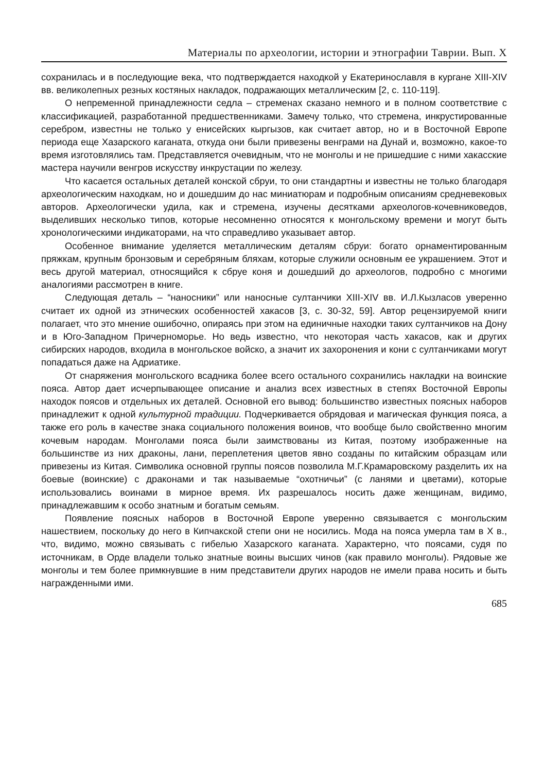Материалы по археологии, истории и этнографии Таврии. Вып. X
сохранилась и в последующие века, что подтверждается находкой у Екатеринославля в кургане XIII-XIV вв. великолепных резных костяных накладок, подражающих металлическим [2, с. 110-119].
О непременной принадлежности седла – стременах сказано немного и в полном соответствие с классификацией, разработанной предшественниками. Замечу только, что стремена, инкрустированные серебром, известны не только у енисейских кыргызов, как считает автор, но и в Восточной Европе периода еще Хазарского каганата, откуда они были привезены венграми на Дунай и, возможно, какое-то время изготовлялись там. Представляется очевидным, что не монголы и не пришедшие с ними хакасские мастера научили венгров искусству инкрустации по железу.
Что касается остальных деталей конской сбруи, то они стандартны и известны не только благодаря археологическим находкам, но и дошедшим до нас миниатюрам и подробным описаниям средневековых авторов. Археологически удила, как и стремена, изучены десятками археологов-кочевниковедов, выделивших несколько типов, которые несомненно относятся к монгольскому времени и могут быть хронологическими индикаторами, на что справедливо указывает автор.
Особенное внимание уделяется металлическим деталям сбруи: богато орнаментированным пряжкам, крупным бронзовым и серебряным бляхам, которые служили основным ее украшением. Этот и весь другой материал, относящийся к сбруе коня и дошедший до археологов, подробно с многими аналогиями рассмотрен в книге.
Следующая деталь – “наносники” или наносные султанчики XIII-XIV вв. И.Л.Кызласов уверенно считает их одной из этнических особенностей хакасов [3, с. 30-32, 59]. Автор рецензируемой книги полагает, что это мнение ошибочно, опираясь при этом на единичные находки таких султанчиков на Дону и в Юго-Западном Причерноморье. Но ведь известно, что некоторая часть хакасов, как и других сибирских народов, входила в монгольское войско, а значит их захоронения и кони с султанчиками могут попадаться даже на Адриатике.
От снаряжения монгольского всадника более всего остального сохранились накладки на воинские пояса. Автор дает исчерпывающее описание и анализ всех известных в степях Восточной Европы находок поясов и отдельных их деталей. Основной его вывод: большинство известных поясных наборов принадлежит к одной культурной традиции. Подчеркивается обрядовая и магическая функция пояса, а также его роль в качестве знака социального положения воинов, что вообще было свойственно многим кочевым народам. Монголами пояса были заимствованы из Китая, поэтому изображенные на большинстве из них драконы, лани, переплетения цветов явно созданы по китайским образцам или привезены из Китая. Символика основной группы поясов позволила М.Г.Крамаровскому разделить их на боевые (воинские) с драконами и так называемые “охотничьи” (с ланями и цветами), которые использовались воинами в мирное время. Их разрешалось носить даже женщинам, видимо, принадлежавшим к особо знатным и богатым семьям.
Появление поясных наборов в Восточной Европе уверенно связывается с монгольским нашествием, поскольку до него в Кипчакской степи они не носились. Мода на пояса умерла там в X в., что, видимо, можно связывать с гибелью Хазарского каганата. Характерно, что поясами, судя по источникам, в Орде владели только знатные воины высших чинов (как правило монголы). Рядовые же монголы и тем более примкнувшие в ним представители других народов не имели права носить и быть награжденными ими.
685